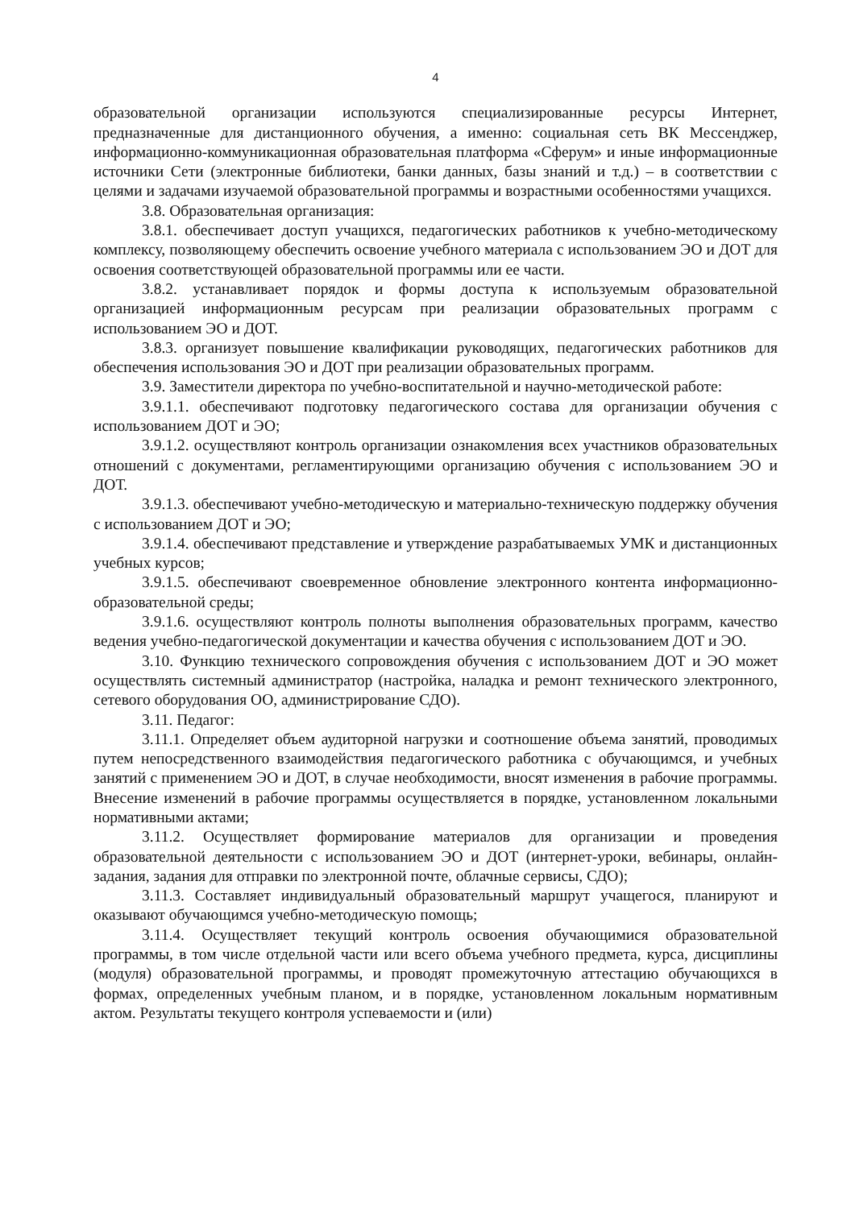4
образовательной организации используются специализированные ресурсы Интернет, предназначенные для дистанционного обучения, а именно: социальная сеть ВК Мессенджер, информационно-коммуникационная образовательная платформа «Сферум» и иные информационные источники Сети (электронные библиотеки, банки данных, базы знаний и т.д.) – в соответствии с целями и задачами изучаемой образовательной программы и возрастными особенностями учащихся.
3.8. Образовательная организация:
3.8.1. обеспечивает доступ учащихся, педагогических работников к учебно-методическому комплексу, позволяющему обеспечить освоение учебного материала с использованием ЭО и ДОТ для освоения соответствующей образовательной программы или ее части.
3.8.2. устанавливает порядок и формы доступа к используемым образовательной организацией информационным ресурсам при реализации образовательных программ с использованием ЭО и ДОТ.
3.8.3. организует повышение квалификации руководящих, педагогических работников для обеспечения использования ЭО и ДОТ при реализации образовательных программ.
3.9. Заместители директора по учебно-воспитательной и научно-методической работе:
3.9.1.1. обеспечивают подготовку педагогического состава для организации обучения с использованием ДОТ и ЭО;
3.9.1.2. осуществляют контроль организации ознакомления всех участников образовательных отношений с документами, регламентирующими организацию обучения с использованием ЭО и ДОТ.
3.9.1.3. обеспечивают учебно-методическую и материально-техническую поддержку обучения с использованием ДОТ и ЭО;
3.9.1.4. обеспечивают представление и утверждение разрабатываемых УМК и дистанционных учебных курсов;
3.9.1.5. обеспечивают своевременное обновление электронного контента информационно-образовательной среды;
3.9.1.6. осуществляют контроль полноты выполнения образовательных программ, качество ведения учебно-педагогической документации и качества обучения с использованием ДОТ и ЭО.
3.10. Функцию технического сопровождения обучения с использованием ДОТ и ЭО может осуществлять системный администратор (настройка, наладка и ремонт технического электронного, сетевого оборудования ОО, администрирование СДО).
3.11. Педагог:
3.11.1. Определяет объем аудиторной нагрузки и соотношение объема занятий, проводимых путем непосредственного взаимодействия педагогического работника с обучающимся, и учебных занятий с применением ЭО и ДОТ, в случае необходимости, вносят изменения в рабочие программы. Внесение изменений в рабочие программы осуществляется в порядке, установленном локальными нормативными актами;
3.11.2. Осуществляет формирование материалов для организации и проведения образовательной деятельности с использованием ЭО и ДОТ (интернет-уроки, вебинары, онлайн-задания, задания для отправки по электронной почте, облачные сервисы, СДО);
3.11.3. Составляет индивидуальный образовательный маршрут учащегося, планируют и оказывают обучающимся учебно-методическую помощь;
3.11.4. Осуществляет текущий контроль освоения обучающимися образовательной программы, в том числе отдельной части или всего объема учебного предмета, курса, дисциплины (модуля) образовательной программы, и проводят промежуточную аттестацию обучающихся в формах, определенных учебным планом, и в порядке, установленном локальным нормативным актом. Результаты текущего контроля успеваемости и (или)